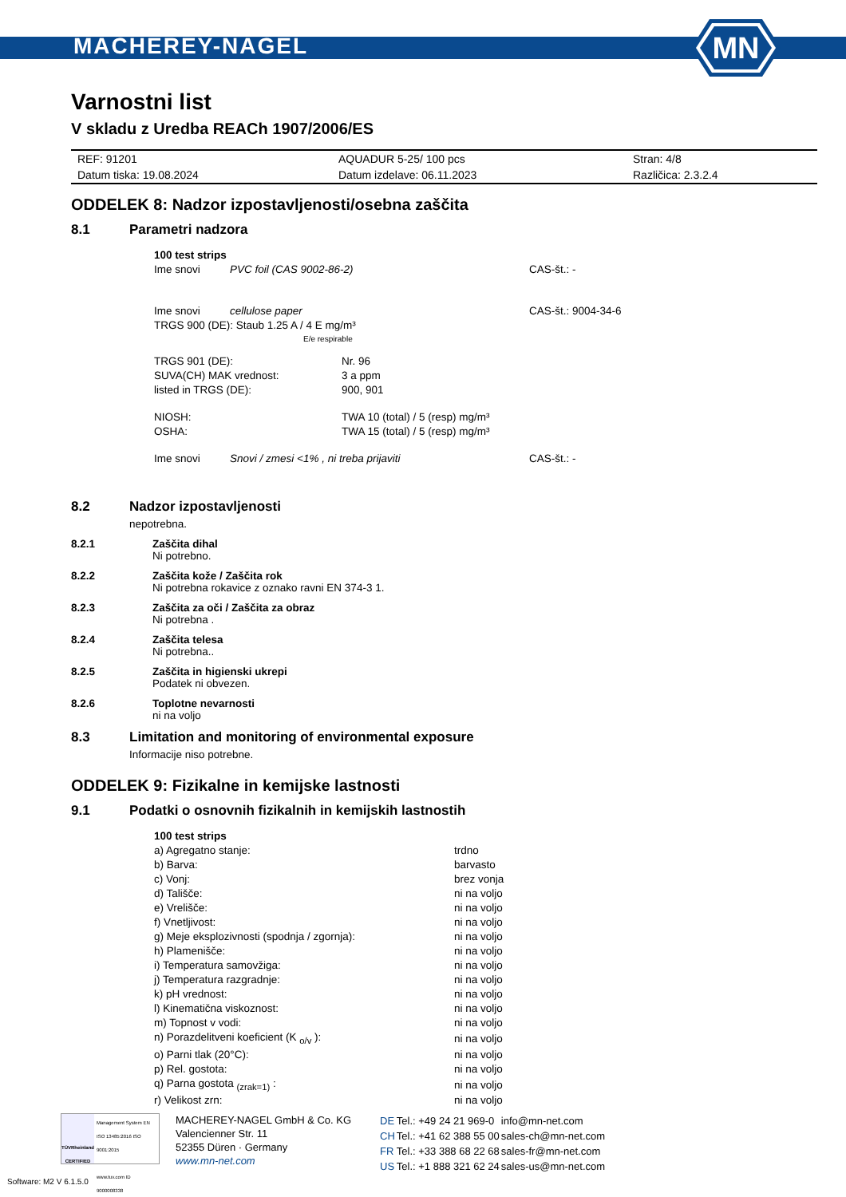MACHEREY-NAGEL
MN
Varnostni list
V skladu z Uredba REACh 1907/2006/ES
| REF: 91201 | AQUADUR 5-25/ 100 pcs | Stran: 4/8 |
| Datum tiska: 19.08.2024 | Datum izdelave: 06.11.2023 | Različica: 2.3.2.4 |
ODDELEK 8: Nadzor izpostavljenosti/osebna zaščita
8.1 Parametri nadzora
| 100 test strips | | |
| Ime snovi | PVC foil (CAS 9002-86-2) | CAS-št.: - |
| Ime snovi | cellulose paper | CAS-št.: 9004-34-6 |
| TRGS 900 (DE): Staub 1.25 A / 4 E mg/m³ E/e respirable | | |
| TRGS 901 (DE): | Nr. 96 |
| SUVA(CH) MAK vrednost: | 3 a ppm |
| listed in TRGS (DE): | 900, 901 |
| NIOSH: | TWA 10 (total) / 5 (resp) mg/m³ |
| OSHA: | TWA 15 (total) / 5 (resp) mg/m³ |
| Ime snovi | Snovi / zmesi <1% , ni treba prijaviti | CAS-št.: - |
8.2 Nadzor izpostavljenosti
nepotrebna.
8.2.1 Zaščita dihal
Ni potrebno.
8.2.2 Zaščita kože / Zaščita rok
Ni potrebna rokavice z oznako ravni EN 374-3 1.
8.2.3 Zaščita za oči / Zaščita za obraz
Ni potrebna .
8.2.4 Zaščita telesa
Ni potrebna..
8.2.5 Zaščita in higienski ukrepi
Podatek ni obvezen.
8.2.6 Toplotne nevarnosti
ni na voljo
8.3 Limitation and monitoring of environmental exposure
Informacije niso potrebne.
ODDELEK 9: Fizikalne in kemijske lastnosti
9.1 Podatki o osnovnih fizikalnih in kemijskih lastnostih
| 100 test strips | |
| a) Agregatno stanje: | trdno |
| b) Barva: | barvasto |
| c) Vonj: | brez vonja |
| d) Tališče: | ni na voljo |
| e) Vrelišče: | ni na voljo |
| f) Vnetljivost: | ni na voljo |
| g) Meje eksplozivnosti (spodnja / zgornja): | ni na voljo |
| h) Plamenišče: | ni na voljo |
| i) Temperatura samovžiga: | ni na voljo |
| j) Temperatura razgradnje: | ni na voljo |
| k) pH vrednost: | ni na voljo |
| l) Kinematična viskoznost: | ni na voljo |
| m) Topnost v vodi: | ni na voljo |
| n) Porazdelitveni koeficient (K <sub>o/v</sub> ): | ni na voljo |
| o) Parni tlak (20°C): | ni na voljo |
| p) Rel. gostota: | ni na voljo |
| q) Parna gostota <sub>(zrak=1)</sub> : | ni na voljo |
| r) Velikost zrn: | ni na voljo |
TÜVRheinland
CERTIFIED
Management System EN ISO 13485:2016 ISO 9001:2015
www.tuv.com ID 9000008338
MACHEREY-NAGEL GmbH & Co. KG
Valencienner Str. 11
52355 Düren · Germany
www.mn-net.com
| DE | Tel.: +49 24 21 969-0 | info@mn-net.com |
| CH | Tel.: +41 62 388 55 00 | sales-ch@mn-net.com |
| FR | Tel.: +33 388 68 22 68 | sales-fr@mn-net.com |
| US | Tel.: +1 888 321 62 24 | sales-us@mn-net.com |
Software: M2 V 6.1.5.0